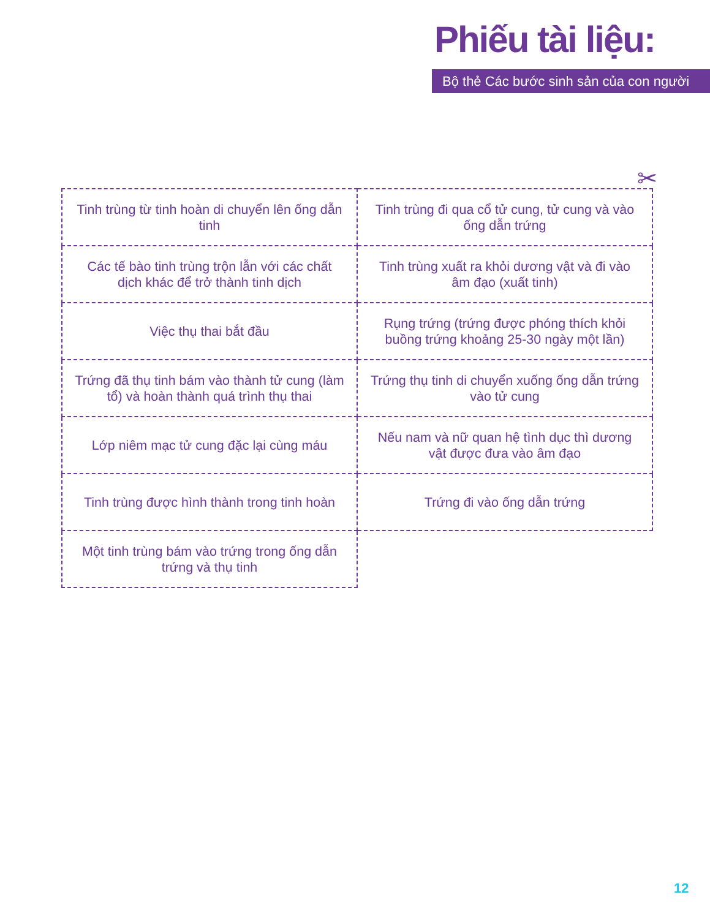Phiếu tài liệu:
Bộ thẻ Các bước sinh sản của con người
✂
| Tinh trùng từ tinh hoàn di chuyển lên ống dẫn tinh | Tinh trùng đi qua cổ tử cung, tử cung và vào ống dẫn trứng |
| Các tế bào tinh trùng trộn lẫn với các chất dịch khác để trở thành tinh dịch | Tinh trùng xuất ra khỏi dương vật và đi vào âm đạo (xuất tinh) |
| Việc thụ thai bắt đầu | Rụng trứng (trứng được phóng thích khỏi buồng trứng khoảng 25-30 ngày một lần) |
| Trứng đã thụ tinh bám vào thành tử cung (làm tổ) và hoàn thành quá trình thụ thai | Trứng thụ tinh di chuyển xuống ống dẫn trứng vào tử cung |
| Lớp niêm mạc tử cung đặc lại cùng máu | Nếu nam và nữ quan hệ tình dục thì dương vật được đưa vào âm đạo |
| Tinh trùng được hình thành trong tinh hoàn | Trứng đi vào ống dẫn trứng |
| Một tinh trùng bám vào trứng trong ống dẫn trứng và thụ tinh | |
12